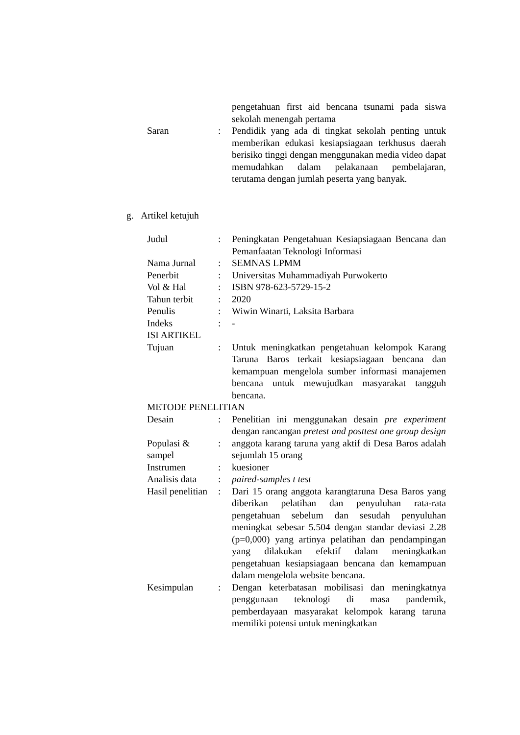| | | pengetahuan first aid bencana tsunami pada siswa sekolah menengah pertama |
| Saran | : | Pendidik yang ada di tingkat sekolah penting untuk memberikan edukasi kesiapsiagaan terkhusus daerah berisiko tinggi dengan menggunakan media video dapat memudahkan dalam pelakanaan pembelajaran, terutama dengan jumlah peserta yang banyak. |
g. Artikel ketujuh
| Judul | : | Peningkatan Pengetahuan Kesiapsiagaan Bencana dan Pemanfaatan Teknologi Informasi |
| Nama Jurnal | : | SEMNAS LPMM |
| Penerbit | : | Universitas Muhammadiyah Purwokerto |
| Vol & Hal | : | ISBN 978-623-5729-15-2 |
| Tahun terbit | : | 2020 |
| Penulis | : | Wiwin Winarti, Laksita Barbara |
| Indeks | : | - |
| ISI ARTIKEL | | |
| Tujuan | : | Untuk meningkatkan pengetahuan kelompok Karang Taruna Baros terkait kesiapsiagaan bencana dan kemampuan mengelola sumber informasi manajemen bencana untuk mewujudkan masyarakat tangguh bencana. |
| METODE PENELITIAN | | |
| Desain | : | Penelitian ini menggunakan desain pre experiment dengan rancangan pretest and posttest one group design |
| Populasi & sampel | : | anggota karang taruna yang aktif di Desa Baros adalah sejumlah 15 orang |
| Instrumen | : | kuesioner |
| Analisis data | : | paired-samples t test |
| Hasil penelitian | : | Dari 15 orang anggota karangtaruna Desa Baros yang diberikan pelatihan dan penyuluhan rata-rata pengetahuan sebelum dan sesudah penyuluhan meningkat sebesar 5.504 dengan standar deviasi 2.28 (p=0,000) yang artinya pelatihan dan pendampingan yang dilakukan efektif dalam meningkatkan pengetahuan kesiapsiagaan bencana dan kemampuan dalam mengelola website bencana. |
| Kesimpulan | : | Dengan keterbatasan mobilisasi dan meningkatnya penggunaan teknologi di masa pandemik, pemberdayaan masyarakat kelompok karang taruna memiliki potensi untuk meningkatkan |